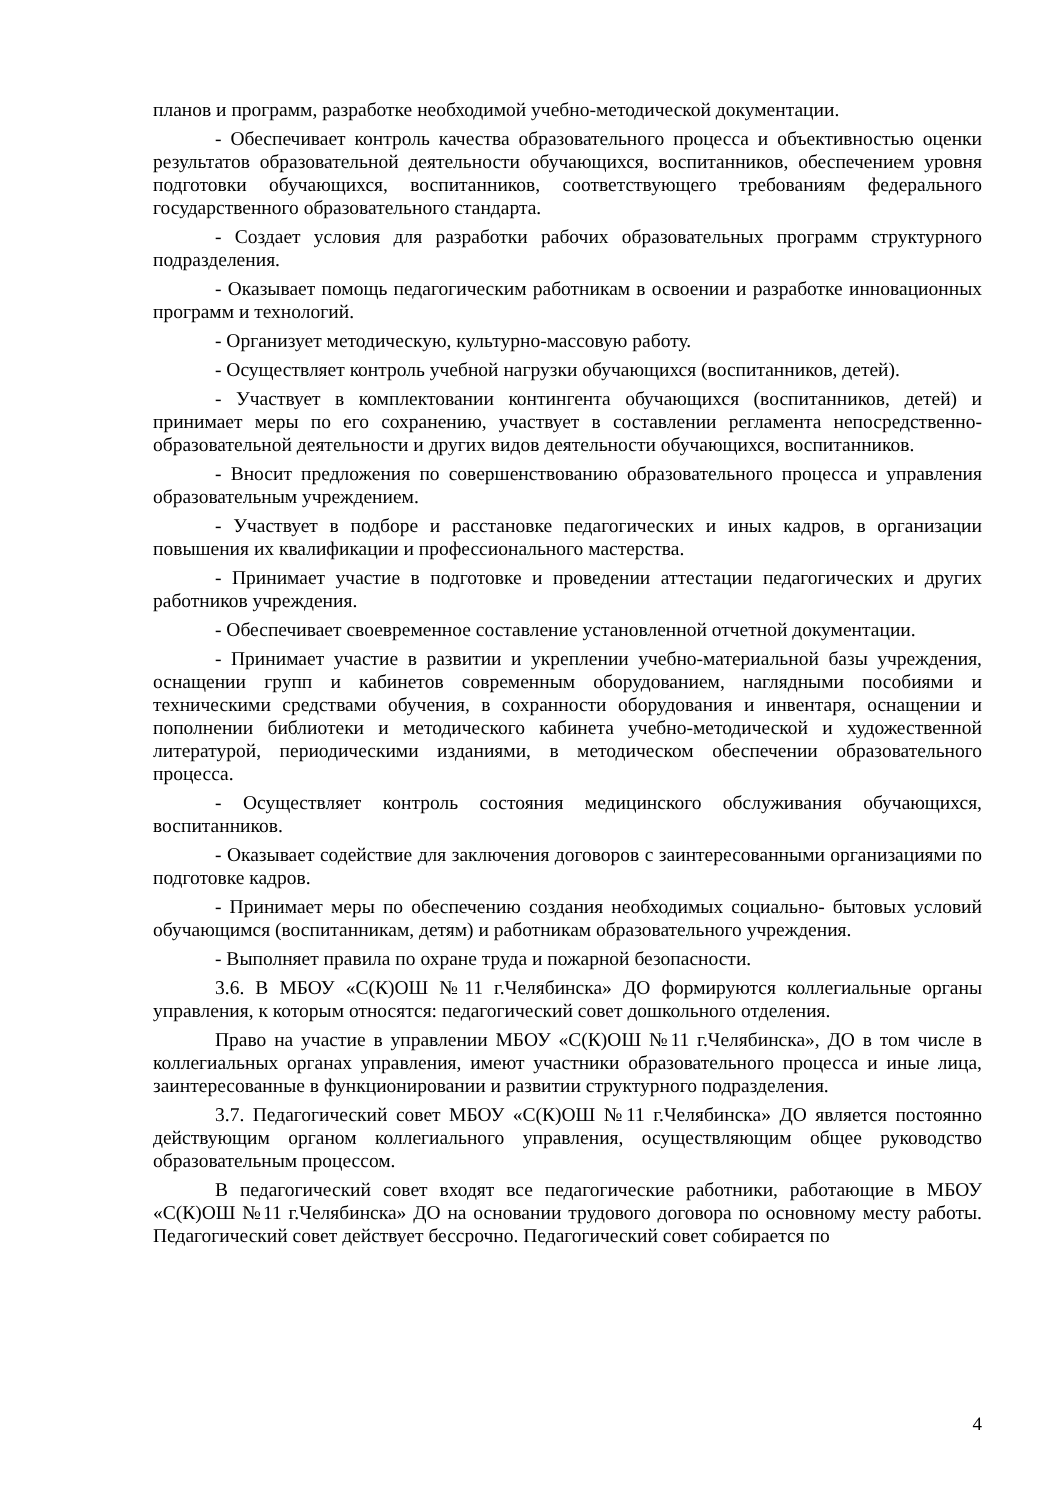планов и программ, разработке необходимой учебно-методической документации.
- Обеспечивает контроль качества образовательного процесса и объективностью оценки результатов образовательной деятельности обучающихся, воспитанников, обеспечением уровня подготовки обучающихся, воспитанников, соответствующего требованиям федерального государственного образовательного стандарта.
- Создает условия для разработки рабочих образовательных программ структурного подразделения.
- Оказывает помощь педагогическим работникам в освоении и разработке инновационных программ и технологий.
- Организует методическую, культурно-массовую работу.
- Осуществляет контроль учебной нагрузки обучающихся (воспитанников, детей).
- Участвует в комплектовании контингента обучающихся (воспитанников, детей) и принимает меры по его сохранению, участвует в составлении регламента непосредственно-образовательной деятельности и других видов деятельности обучающихся, воспитанников.
- Вносит предложения по совершенствованию образовательного процесса и управления образовательным учреждением.
- Участвует в подборе и расстановке педагогических и иных кадров, в организации повышения их квалификации и профессионального мастерства.
- Принимает участие в подготовке и проведении аттестации педагогических и других работников учреждения.
- Обеспечивает своевременное составление установленной отчетной документации.
- Принимает участие в развитии и укреплении учебно-материальной базы учреждения, оснащении групп и кабинетов современным оборудованием, наглядными пособиями и техническими средствами обучения, в сохранности оборудования и инвентаря, оснащении и пополнении библиотеки и методического кабинета учебно-методической и художественной литературой, периодическими изданиями, в методическом обеспечении образовательного процесса.
- Осуществляет контроль состояния медицинского обслуживания обучающихся, воспитанников.
- Оказывает содействие для заключения договоров с заинтересованными организациями по подготовке кадров.
- Принимает меры по обеспечению создания необходимых социально- бытовых условий обучающимся (воспитанникам, детям) и работникам образовательного учреждения.
- Выполняет правила по охране труда и пожарной безопасности.
3.6. В МБОУ «С(К)ОШ №11 г.Челябинска» ДО формируются коллегиальные органы управления, к которым относятся: педагогический совет дошкольного отделения.
Право на участие в управлении МБОУ «С(К)ОШ №11 г.Челябинска», ДО в том числе в коллегиальных органах управления, имеют участники образовательного процесса и иные лица, заинтересованные в функционировании и развитии структурного подразделения.
3.7. Педагогический совет МБОУ «С(К)ОШ №11 г.Челябинска» ДО является постоянно действующим органом коллегиального управления, осуществляющим общее руководство образовательным процессом.
В педагогический совет входят все педагогические работники, работающие в МБОУ «С(К)ОШ №11 г.Челябинска» ДО на основании трудового договора по основному месту работы. Педагогический совет действует бессрочно. Педагогический совет собирается по
4